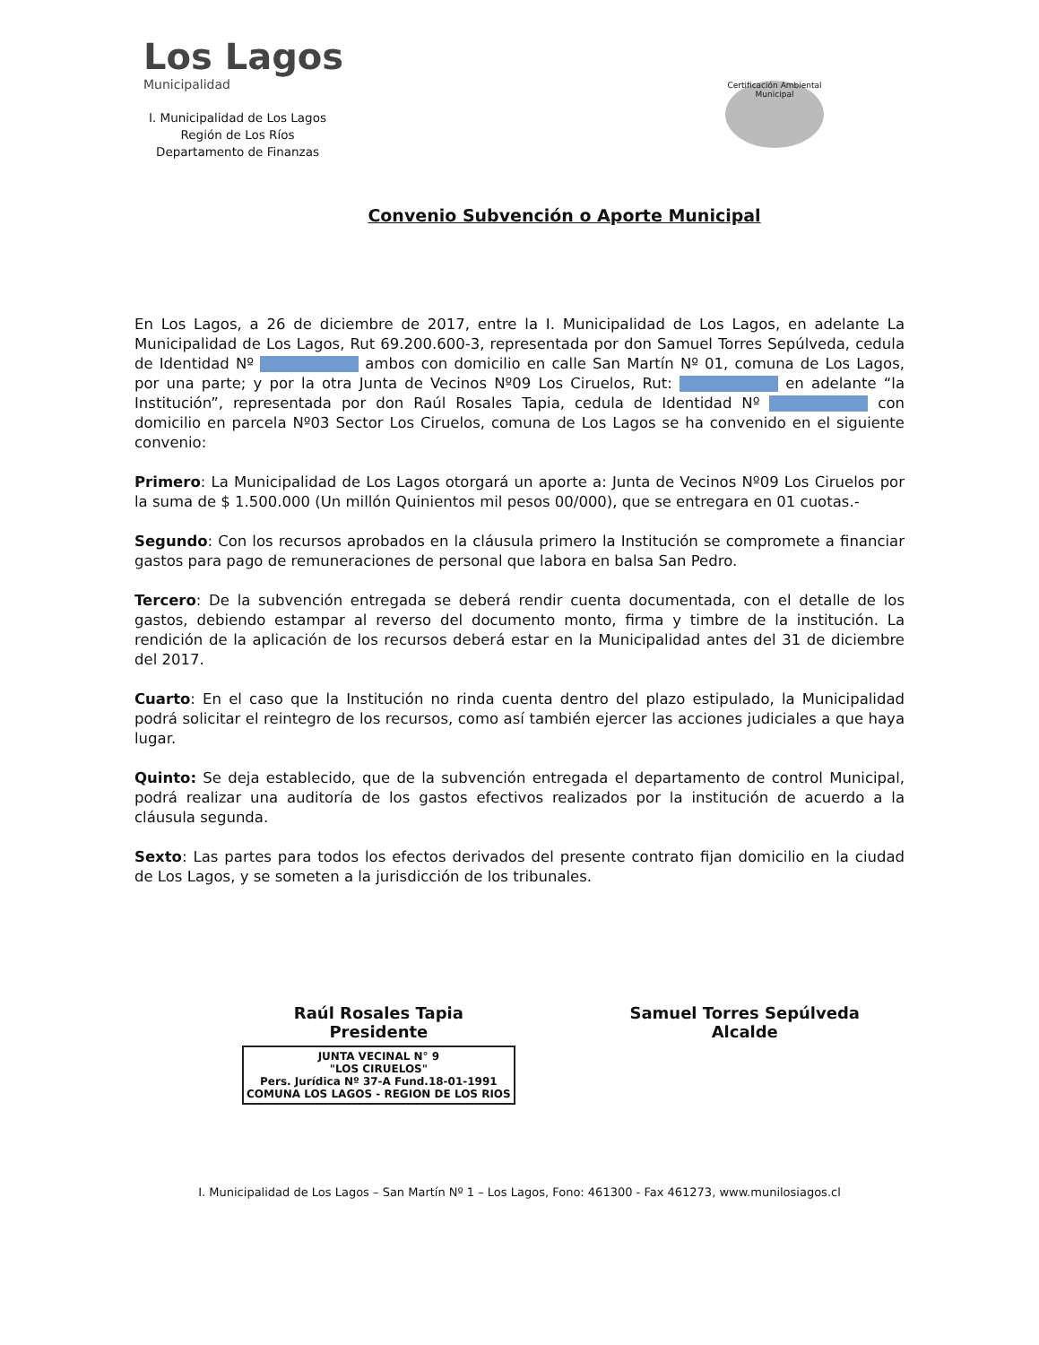Los Lagos
Municipalidad
I. Municipalidad de Los Lagos
Región de Los Ríos
Departamento de Finanzas
Certificación Ambiental Municipal
Convenio Subvención o Aporte Municipal
En Los Lagos, a 26 de diciembre de 2017, entre la I. Municipalidad de Los Lagos, en adelante La Municipalidad de Los Lagos, Rut 69.200.600-3, representada por don Samuel Torres Sepúlveda, cedula de Identidad Nº ambos con domicilio en calle San Martín Nº 01, comuna de Los Lagos, por una parte; y por la otra Junta de Vecinos Nº09 Los Ciruelos, Rut: en adelante “la Institución”, representada por don Raúl Rosales Tapia, cedula de Identidad Nº con domicilio en parcela Nº03 Sector Los Ciruelos, comuna de Los Lagos se ha convenido en el siguiente convenio:
Primero: La Municipalidad de Los Lagos otorgará un aporte a: Junta de Vecinos Nº09 Los Ciruelos por la suma de $ 1.500.000 (Un millón Quinientos mil pesos 00/000), que se entregara en 01 cuotas.-
Segundo: Con los recursos aprobados en la cláusula primero la Institución se compromete a financiar gastos para pago de remuneraciones de personal que labora en balsa San Pedro.
Tercero: De la subvención entregada se deberá rendir cuenta documentada, con el detalle de los gastos, debiendo estampar al reverso del documento monto, firma y timbre de la institución. La rendición de la aplicación de los recursos deberá estar en la Municipalidad antes del 31 de diciembre del 2017.
Cuarto: En el caso que la Institución no rinda cuenta dentro del plazo estipulado, la Municipalidad podrá solicitar el reintegro de los recursos, como así también ejercer las acciones judiciales a que haya lugar.
Quinto: Se deja establecido, que de la subvención entregada el departamento de control Municipal, podrá realizar una auditoría de los gastos efectivos realizados por la institución de acuerdo a la cláusula segunda.
Sexto: Las partes para todos los efectos derivados del presente contrato fijan domicilio en la ciudad de Los Lagos, y se someten a la jurisdicción de los tribunales.
Raúl Rosales Tapia
Presidente
JUNTA VECINAL N° 9
"LOS CIRUELOS"
Pers. Jurídica Nº 37-A Fund.18-01-1991
COMUNA LOS LAGOS - REGION DE LOS RIOS
Samuel Torres Sepúlveda
Alcalde
I. Municipalidad de Los Lagos – San Martín Nº 1 – Los Lagos, Fono: 461300 - Fax 461273, www.munilosiagos.cl